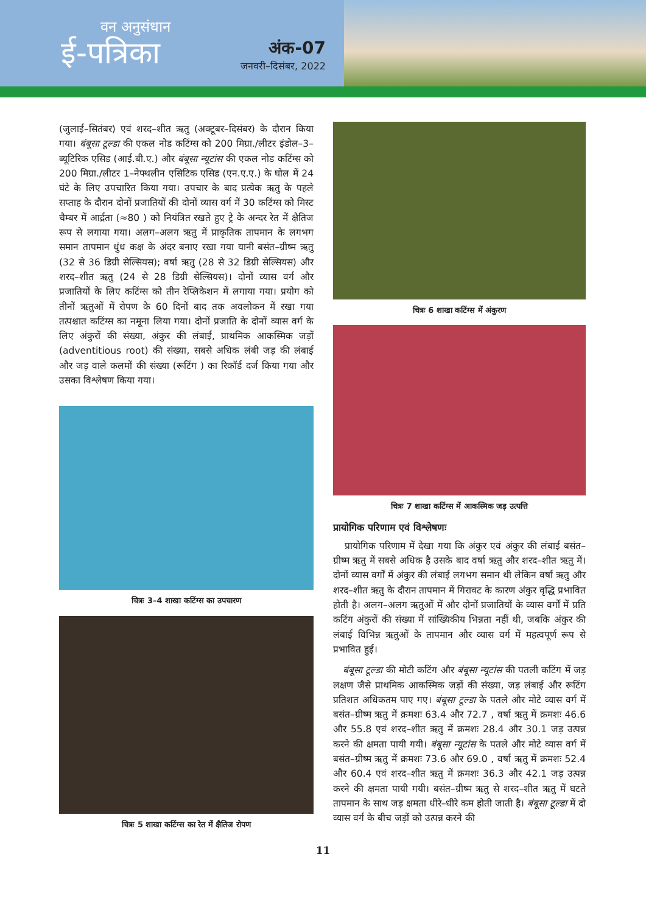वन अनुसंधान
ई-पत्रिका
अंक-07
जनवरी–दिसंबर, 2022
(जुलाई–सितंबर) एवं शरद–शीत ऋतु (अक्टूबर–दिसंबर) के दौरान किया गया। बंबूसा टूल्डा की एकल नोड कटिंग्स को 200 मिग्रा./लीटर इंडोल–3–ब्यूटिरिक एसिड (आई.बी.ए.) और बंबूसा न्यूटांस की एकल नोड कटिंग्स को 200 मिग्रा./लीटर 1–नेफ्थलीन एसिटिक एसिड (एन.ए.ए.) के घोल में 24 घंटे के लिए उपचारित किया गया। उपचार के बाद प्रत्येक ऋतु के पहले सप्ताह के दौरान दोनों प्रजातियों की दोनों व्यास वर्ग में 30 कटिंग्स को मिस्ट चैम्बर में आर्द्रता (≈80 ) को नियंत्रित रखते हुए ट्रे के अन्दर रेत में क्षैतिज रूप से लगाया गया। अलग–अलग ऋतु में प्राकृतिक तापमान के लगभग समान तापमान धुंध कक्ष के अंदर बनाए रखा गया यानी बसंत–ग्रीष्म ऋतु (32 से 36 डिग्री सेल्सियस); वर्षा ऋतु (28 से 32 डिग्री सेल्सियस) और शरद–शीत ऋतु (24 से 28 डिग्री सेल्सियस)। दोनों व्यास वर्ग और प्रजातियों के लिए कटिंग्स को तीन रेप्लिकेशन में लगाया गया। प्रयोग को तीनों ऋतुओं में रोपण के 60 दिनों बाद तक अवलोकन में रखा गया तत्पश्चात कटिंग्स का नमूना लिया गया। दोनों प्रजाति के दोनों व्यास वर्ग के लिए अंकुरों की संख्या, अंकुर की लंबाई, प्राथमिक आकस्मिक जड़ों (adventitious root) की संख्या, सबसे अधिक लंबी जड़ की लंबाई और जड़ वाले कलमों की संख्या (रूटिंग ) का रिकॉर्ड दर्ज किया गया और उसका विश्लेषण किया गया।
चित्रः 3–4 शाखा कटिंग्स का उपचारण
चित्रः 5 शाखा कटिंग्स का रेत में क्षैतिज रोपण
चित्रः 6 शाखा कटिंग्स में अंकुरण
चित्रः 7 शाखा कटिंग्स में आकस्मिक जड़ उत्पत्ति
प्रायोगिक परिणाम एवं विश्लेषणः
प्रायोगिक परिणाम में देखा गया कि अंकुर एवं अंकुर की लंबाई बसंत–ग्रीष्म ऋतु में सबसे अधिक है उसके बाद वर्षा ऋतु और शरद–शीत ऋतु में। दोनों व्यास वर्गों में अंकुर की लंबाई लगभग समान थी लेकिन वर्षा ऋतु और शरद–शीत ऋतु के दौरान तापमान में गिरावट के कारण अंकुर वृद्धि प्रभावित होती है। अलग–अलग ऋतुओं में और दोनों प्रजातियों के व्यास वर्गों में प्रति कटिंग अंकुरों की संख्या में सांख्यिकीय भिन्नता नहीं थी, जबकि अंकुर की लंबाई विभिन्न ऋतुओं के तापमान और व्यास वर्ग में महत्वपूर्ण रूप से प्रभावित हुई।
बंबूसा टूल्डा की मोटी कटिंग और बंबूसा न्यूटांस की पतली कटिंग में जड़ लक्षण जैसे प्राथमिक आकस्मिक जड़ों की संख्या, जड़ लंबाई और रूटिंग प्रतिशत अधिकतम पाए गए। बंबूसा टूल्डा के पतले और मोटे व्यास वर्ग में बसंत–ग्रीष्म ऋतु में क्रमशः 63.4 और 72.7 , वर्षा ऋतु में क्रमशः 46.6 और 55.8 एवं शरद–शीत ऋतु में क्रमशः 28.4 और 30.1 जड़ उत्पन्न करने की क्षमता पायी गयी। बंबूसा न्यूटांस के पतले और मोटे व्यास वर्ग में बसंत–ग्रीष्म ऋतु में क्रमशः 73.6 और 69.0 , वर्षा ऋतु में क्रमशः 52.4 और 60.4 एवं शरद–शीत ऋतु में क्रमशः 36.3 और 42.1 जड़ उत्पन्न करने की क्षमता पायी गयी। बसंत–ग्रीष्म ऋतु से शरद–शीत ऋतु में घटते तापमान के साथ जड़ क्षमता धीरे–धीरे कम होती जाती है। बंबूसा टूल्डा में दो व्यास वर्ग के बीच जड़ों को उत्पन्न करने की
11